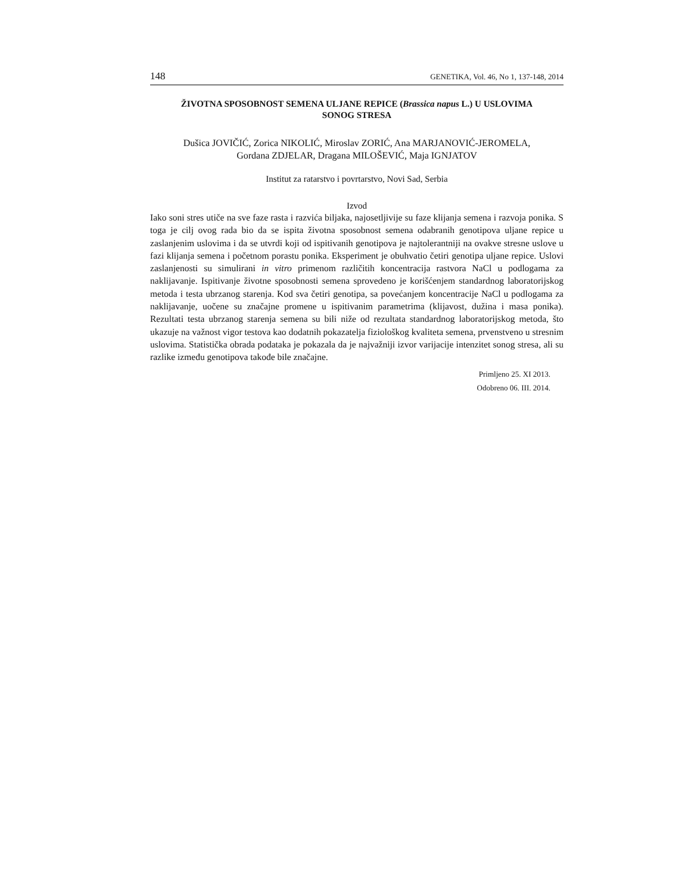148 GENETIKA, Vol. 46, No 1, 137-148, 2014
ŽIVOTNA SPOSOBNOST SEMENA ULJANE REPICE (Brassica napus L.) U USLOVIMA SONOG STRESA
Dušica JOVIČIĆ, Zorica NIKOLIĆ, Miroslav ZORIĆ, Ana MARJANOVIĆ-JEROMELA,
Gordana ZDJELAR, Dragana MILOŠEVIĆ, Maja IGNJATOV
Institut za ratarstvo i povrtarstvo, Novi Sad, Serbia
Izvod
Iako soni stres utiče na sve faze rasta i razvića biljaka, najosetljivije su faze klijanja semena i razvoja ponika. S toga je cilj ovog rada bio da se ispita životna sposobnost semena odabranih genotipova uljane repice u zaslanjenim uslovima i da se utvrdi koji od ispitivanih genotipova je najtolerantniji na ovakve stresne uslove u fazi klijanja semena i početnom porastu ponika. Eksperiment je obuhvatio četiri genotipa uljane repice. Uslovi zaslanjenosti su simulirani in vitro primenom različitih koncentracija rastvora NaCl u podlogama za naklijavanje. Ispitivanje životne sposobnosti semena sprovedeno je korišćenjem standardnog laboratorijskog metoda i testa ubrzanog starenja. Kod sva četiri genotipa, sa povećanjem koncentracije NaCl u podlogama za naklijavanje, uočene su značajne promene u ispitivanim parametrima (klijavost, dužina i masa ponika). Rezultati testa ubrzanog starenja semena su bili niže od rezultata standardnog laboratorijskog metoda, što ukazuje na važnost vigor testova kao dodatnih pokazatelja fiziološkog kvaliteta semena, prvenstveno u stresnim uslovima. Statistička obrada podataka je pokazala da je najvažniji izvor varijacije intenzitet sonog stresa, ali su razlike između genotipova takođe bile značajne.
Primljeno 25. XI 2013.
Odobreno 06. III. 2014.